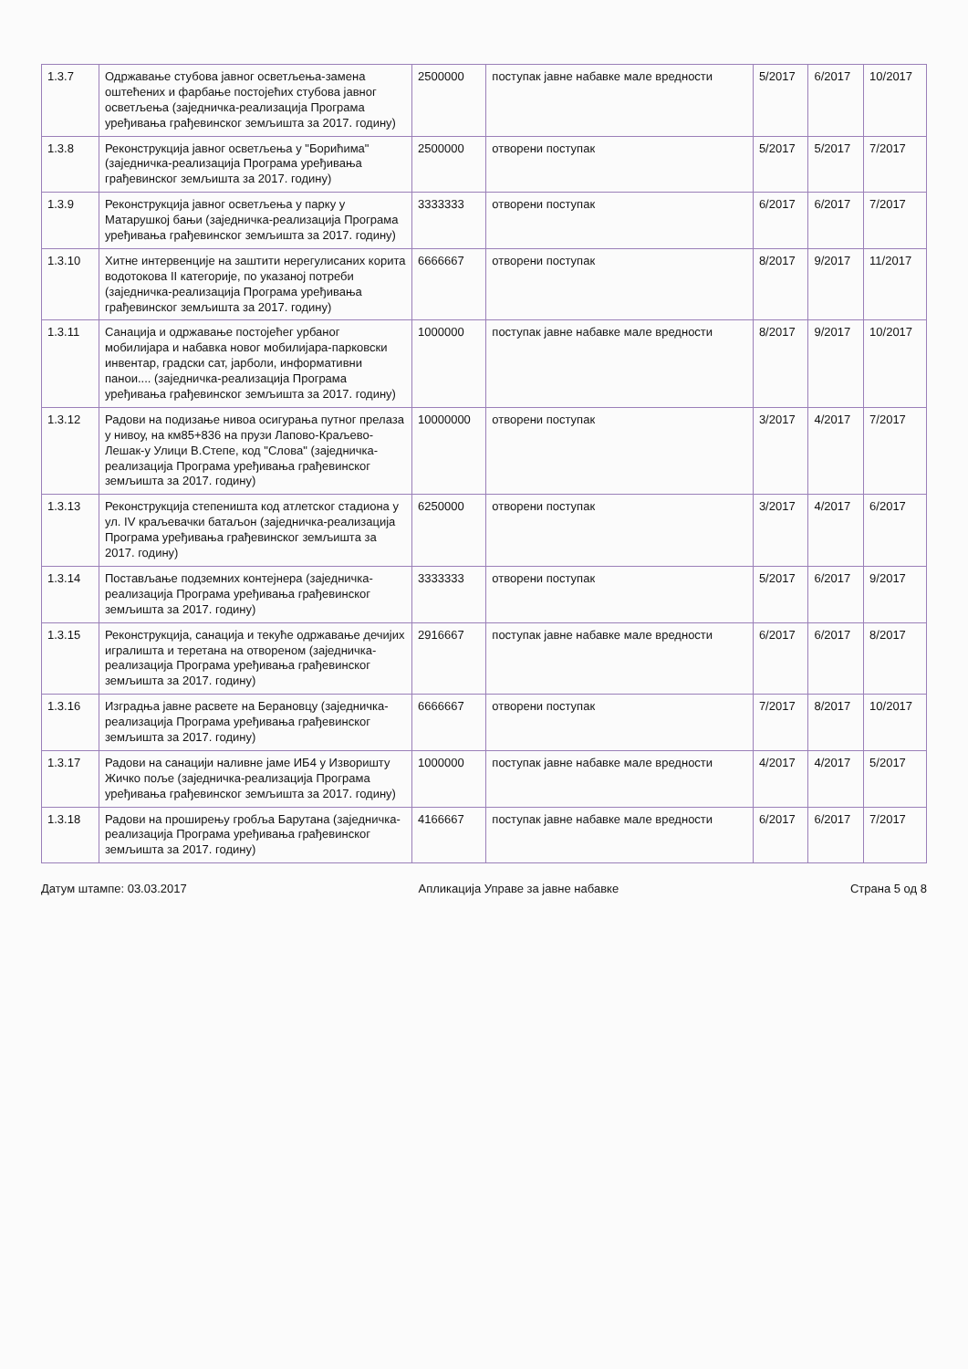| 1.3.7 | Одржавање стубова јавног осветљења-замена оштећених и фарбање постојећих стубова јавног осветљења (заједничка-реализација Програма уређивања грађевинског земљишта за 2017. годину) | 2500000 | поступак јавне набавке мале вредности | 5/2017 | 6/2017 | 10/2017 |
| 1.3.8 | Реконструкција јавног осветљења у "Борићима" (заједничка-реализација Програма уређивања грађевинског земљишта за 2017. годину) | 2500000 | отворени поступак | 5/2017 | 5/2017 | 7/2017 |
| 1.3.9 | Реконструкција јавног осветљења у парку у Матарушкој бањи (заједничка-реализација Програма уређивања грађевинског земљишта за 2017. годину) | 3333333 | отворени поступак | 6/2017 | 6/2017 | 7/2017 |
| 1.3.10 | Хитне интервенције на заштити нерегулисаних корита водотокова II категорије, по указаној потреби (заједничка-реализација Програма уређивања грађевинског земљишта за 2017. годину) | 6666667 | отворени поступак | 8/2017 | 9/2017 | 11/2017 |
| 1.3.11 | Санација и одржавање постојећег урбаног мобилијара и набавка новог мобилијара-парковски инвентар, градски сат, јарболи, информативни панои.... (заједничка-реализација Програма уређивања грађевинског земљишта за 2017. годину) | 1000000 | поступак јавне набавке мале вредности | 8/2017 | 9/2017 | 10/2017 |
| 1.3.12 | Радови на подизање нивоа осигурања путног прелаза у нивоу, на км85+836 на прузи Лапово-Краљево-Лешак-у Улици В.Степе, код "Слова" (заједничка-реализација Програма уређивања грађевинског земљишта за 2017. годину) | 10000000 | отворени поступак | 3/2017 | 4/2017 | 7/2017 |
| 1.3.13 | Реконструкција степеништа код атлетског стадиона у ул. IV краљевачки батаљон (заједничка-реализација Програма уређивања грађевинског земљишта за 2017. годину) | 6250000 | отворени поступак | 3/2017 | 4/2017 | 6/2017 |
| 1.3.14 | Постављање подземних контејнера (заједничка-реализација Програма уређивања грађевинског земљишта за 2017. годину) | 3333333 | отворени поступак | 5/2017 | 6/2017 | 9/2017 |
| 1.3.15 | Реконструкција, санација и текуће одржавање дечијих игралишта и теретана на отвореном (заједничка-реализација Програма уређивања грађевинског земљишта за 2017. годину) | 2916667 | поступак јавне набавке мале вредности | 6/2017 | 6/2017 | 8/2017 |
| 1.3.16 | Изградња јавне расвете на Берановцу (заједничка-реализација Програма уређивања грађевинског земљишта за 2017. годину) | 6666667 | отворени поступак | 7/2017 | 8/2017 | 10/2017 |
| 1.3.17 | Радови на санацији наливне јаме ИБ4 у Изворишту Жичко поље (заједничка-реализација Програма уређивања грађевинског земљишта за 2017. годину) | 1000000 | поступак јавне набавке мале вредности | 4/2017 | 4/2017 | 5/2017 |
| 1.3.18 | Радови на проширењу гробља Барутана (заједничка-реализација Програма уређивања грађевинског земљишта за 2017. годину) | 4166667 | поступак јавне набавке мале вредности | 6/2017 | 6/2017 | 7/2017 |
Датум штампе: 03.03.2017 Апликација Управе за јавне набавке Страна 5 од 8